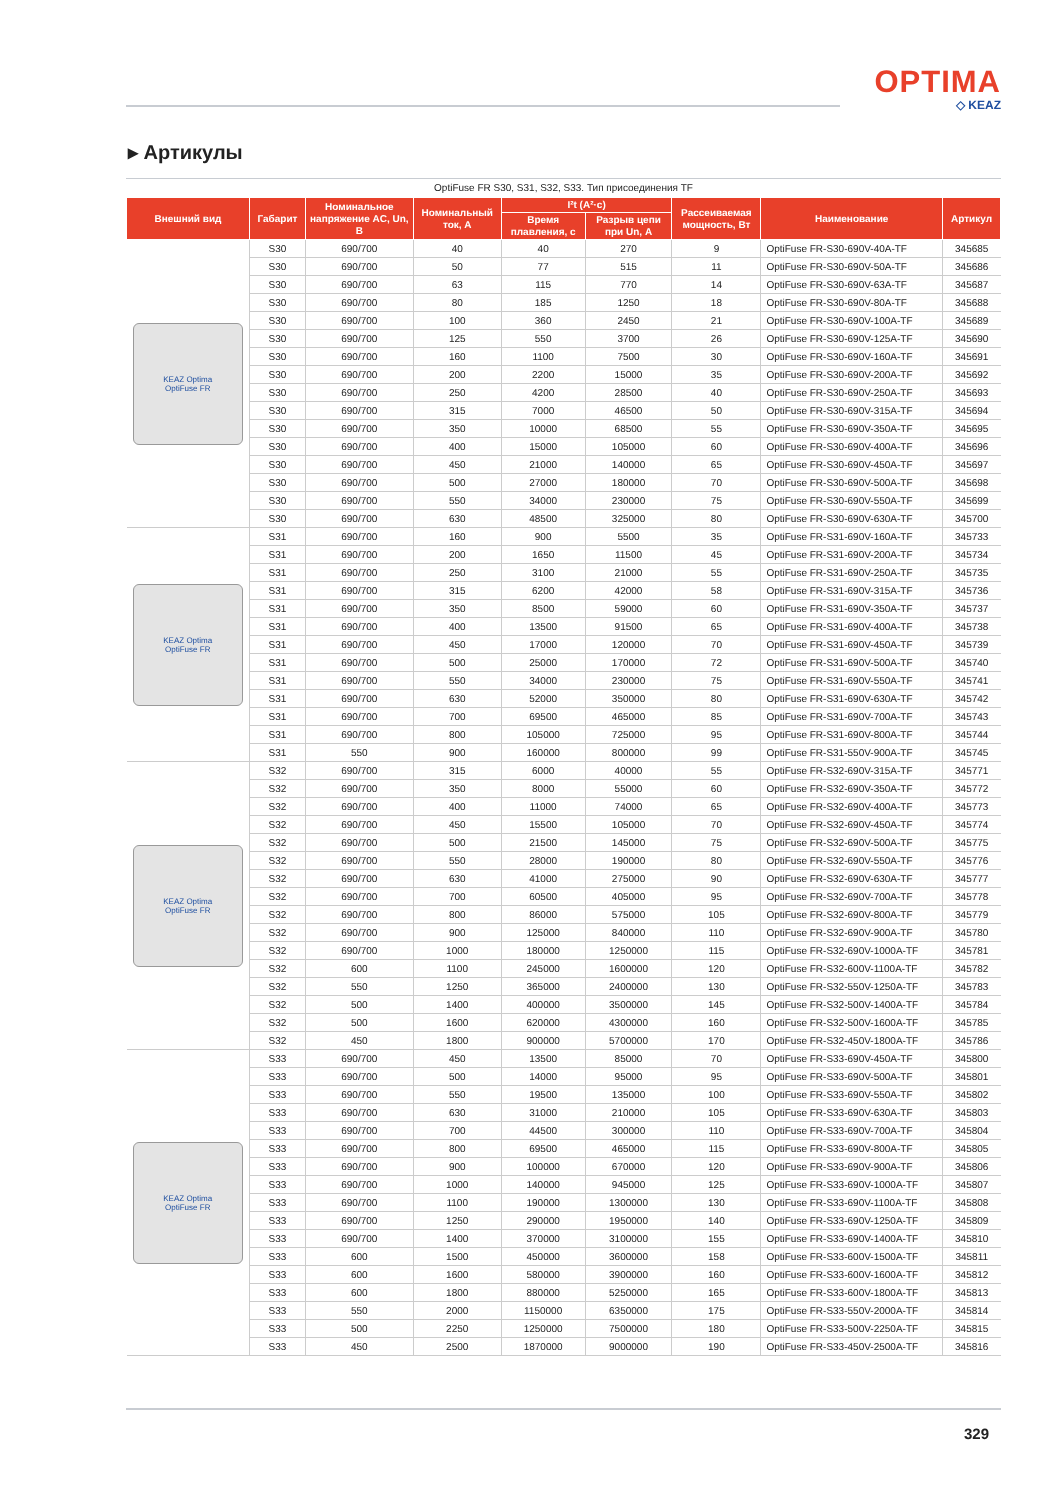OPTIMA
◇ KEAZ
▸ Артикулы
OptiFuse FR S30, S31, S32, S33. Тип присоединения TF
| Внешний вид | Габарит | Номинальное напряжение AC, Un, В | Номинальный ток, А | I²t (А²·с) | | Рассеиваемая мощность, Вт | Наименование | Артикул |
| --- | --- | --- | --- | --- | --- | --- | --- | --- |
| | | | | Время плавления, с | Разрыв цепи при Un, А | | | |
| KEAZ Optima OptiFuse FR | S30 | 690/700 | 40 | 40 | 270 | 9 | OptiFuse FR-S30-690V-40A-TF | 345685 |
| | S30 | 690/700 | 50 | 77 | 515 | 11 | OptiFuse FR-S30-690V-50A-TF | 345686 |
| | S30 | 690/700 | 63 | 115 | 770 | 14 | OptiFuse FR-S30-690V-63A-TF | 345687 |
| | S30 | 690/700 | 80 | 185 | 1250 | 18 | OptiFuse FR-S30-690V-80A-TF | 345688 |
| | S30 | 690/700 | 100 | 360 | 2450 | 21 | OptiFuse FR-S30-690V-100A-TF | 345689 |
| | S30 | 690/700 | 125 | 550 | 3700 | 26 | OptiFuse FR-S30-690V-125A-TF | 345690 |
| | S30 | 690/700 | 160 | 1100 | 7500 | 30 | OptiFuse FR-S30-690V-160A-TF | 345691 |
| | S30 | 690/700 | 200 | 2200 | 15000 | 35 | OptiFuse FR-S30-690V-200A-TF | 345692 |
| | S30 | 690/700 | 250 | 4200 | 28500 | 40 | OptiFuse FR-S30-690V-250A-TF | 345693 |
| | S30 | 690/700 | 315 | 7000 | 46500 | 50 | OptiFuse FR-S30-690V-315A-TF | 345694 |
| | S30 | 690/700 | 350 | 10000 | 68500 | 55 | OptiFuse FR-S30-690V-350A-TF | 345695 |
| | S30 | 690/700 | 400 | 15000 | 105000 | 60 | OptiFuse FR-S30-690V-400A-TF | 345696 |
| | S30 | 690/700 | 450 | 21000 | 140000 | 65 | OptiFuse FR-S30-690V-450A-TF | 345697 |
| | S30 | 690/700 | 500 | 27000 | 180000 | 70 | OptiFuse FR-S30-690V-500A-TF | 345698 |
| | S30 | 690/700 | 550 | 34000 | 230000 | 75 | OptiFuse FR-S30-690V-550A-TF | 345699 |
| | S30 | 690/700 | 630 | 48500 | 325000 | 80 | OptiFuse FR-S30-690V-630A-TF | 345700 |
| KEAZ Optima OptiFuse FR | S31 | 690/700 | 160 | 900 | 5500 | 35 | OptiFuse FR-S31-690V-160A-TF | 345733 |
| | S31 | 690/700 | 200 | 1650 | 11500 | 45 | OptiFuse FR-S31-690V-200A-TF | 345734 |
| | S31 | 690/700 | 250 | 3100 | 21000 | 55 | OptiFuse FR-S31-690V-250A-TF | 345735 |
| | S31 | 690/700 | 315 | 6200 | 42000 | 58 | OptiFuse FR-S31-690V-315A-TF | 345736 |
| | S31 | 690/700 | 350 | 8500 | 59000 | 60 | OptiFuse FR-S31-690V-350A-TF | 345737 |
| | S31 | 690/700 | 400 | 13500 | 91500 | 65 | OptiFuse FR-S31-690V-400A-TF | 345738 |
| | S31 | 690/700 | 450 | 17000 | 120000 | 70 | OptiFuse FR-S31-690V-450A-TF | 345739 |
| | S31 | 690/700 | 500 | 25000 | 170000 | 72 | OptiFuse FR-S31-690V-500A-TF | 345740 |
| | S31 | 690/700 | 550 | 34000 | 230000 | 75 | OptiFuse FR-S31-690V-550A-TF | 345741 |
| | S31 | 690/700 | 630 | 52000 | 350000 | 80 | OptiFuse FR-S31-690V-630A-TF | 345742 |
| | S31 | 690/700 | 700 | 69500 | 465000 | 85 | OptiFuse FR-S31-690V-700A-TF | 345743 |
| | S31 | 690/700 | 800 | 105000 | 725000 | 95 | OptiFuse FR-S31-690V-800A-TF | 345744 |
| | S31 | 550 | 900 | 160000 | 800000 | 99 | OptiFuse FR-S31-550V-900A-TF | 345745 |
| KEAZ Optima OptiFuse FR | S32 | 690/700 | 315 | 6000 | 40000 | 55 | OptiFuse FR-S32-690V-315A-TF | 345771 |
| | S32 | 690/700 | 350 | 8000 | 55000 | 60 | OptiFuse FR-S32-690V-350A-TF | 345772 |
| | S32 | 690/700 | 400 | 11000 | 74000 | 65 | OptiFuse FR-S32-690V-400A-TF | 345773 |
| | S32 | 690/700 | 450 | 15500 | 105000 | 70 | OptiFuse FR-S32-690V-450A-TF | 345774 |
| | S32 | 690/700 | 500 | 21500 | 145000 | 75 | OptiFuse FR-S32-690V-500A-TF | 345775 |
| | S32 | 690/700 | 550 | 28000 | 190000 | 80 | OptiFuse FR-S32-690V-550A-TF | 345776 |
| | S32 | 690/700 | 630 | 41000 | 275000 | 90 | OptiFuse FR-S32-690V-630A-TF | 345777 |
| | S32 | 690/700 | 700 | 60500 | 405000 | 95 | OptiFuse FR-S32-690V-700A-TF | 345778 |
| | S32 | 690/700 | 800 | 86000 | 575000 | 105 | OptiFuse FR-S32-690V-800A-TF | 345779 |
| | S32 | 690/700 | 900 | 125000 | 840000 | 110 | OptiFuse FR-S32-690V-900A-TF | 345780 |
| | S32 | 690/700 | 1000 | 180000 | 1250000 | 115 | OptiFuse FR-S32-690V-1000A-TF | 345781 |
| | S32 | 600 | 1100 | 245000 | 1600000 | 120 | OptiFuse FR-S32-600V-1100A-TF | 345782 |
| | S32 | 550 | 1250 | 365000 | 2400000 | 130 | OptiFuse FR-S32-550V-1250A-TF | 345783 |
| | S32 | 500 | 1400 | 400000 | 3500000 | 145 | OptiFuse FR-S32-500V-1400A-TF | 345784 |
| | S32 | 500 | 1600 | 620000 | 4300000 | 160 | OptiFuse FR-S32-500V-1600A-TF | 345785 |
| | S32 | 450 | 1800 | 900000 | 5700000 | 170 | OptiFuse FR-S32-450V-1800A-TF | 345786 |
| KEAZ Optima OptiFuse FR | S33 | 690/700 | 450 | 13500 | 85000 | 70 | OptiFuse FR-S33-690V-450A-TF | 345800 |
| | S33 | 690/700 | 500 | 14000 | 95000 | 95 | OptiFuse FR-S33-690V-500A-TF | 345801 |
| | S33 | 690/700 | 550 | 19500 | 135000 | 100 | OptiFuse FR-S33-690V-550A-TF | 345802 |
| | S33 | 690/700 | 630 | 31000 | 210000 | 105 | OptiFuse FR-S33-690V-630A-TF | 345803 |
| | S33 | 690/700 | 700 | 44500 | 300000 | 110 | OptiFuse FR-S33-690V-700A-TF | 345804 |
| | S33 | 690/700 | 800 | 69500 | 465000 | 115 | OptiFuse FR-S33-690V-800A-TF | 345805 |
| | S33 | 690/700 | 900 | 100000 | 670000 | 120 | OptiFuse FR-S33-690V-900A-TF | 345806 |
| | S33 | 690/700 | 1000 | 140000 | 945000 | 125 | OptiFuse FR-S33-690V-1000A-TF | 345807 |
| | S33 | 690/700 | 1100 | 190000 | 1300000 | 130 | OptiFuse FR-S33-690V-1100A-TF | 345808 |
| | S33 | 690/700 | 1250 | 290000 | 1950000 | 140 | OptiFuse FR-S33-690V-1250A-TF | 345809 |
| | S33 | 690/700 | 1400 | 370000 | 3100000 | 155 | OptiFuse FR-S33-690V-1400A-TF | 345810 |
| | S33 | 600 | 1500 | 450000 | 3600000 | 158 | OptiFuse FR-S33-600V-1500A-TF | 345811 |
| | S33 | 600 | 1600 | 580000 | 3900000 | 160 | OptiFuse FR-S33-600V-1600A-TF | 345812 |
| | S33 | 600 | 1800 | 880000 | 5250000 | 165 | OptiFuse FR-S33-600V-1800A-TF | 345813 |
| | S33 | 550 | 2000 | 1150000 | 6350000 | 175 | OptiFuse FR-S33-550V-2000A-TF | 345814 |
| | S33 | 500 | 2250 | 1250000 | 7500000 | 180 | OptiFuse FR-S33-500V-2250A-TF | 345815 |
| | S33 | 450 | 2500 | 1870000 | 9000000 | 190 | OptiFuse FR-S33-450V-2500A-TF | 345816 |
329